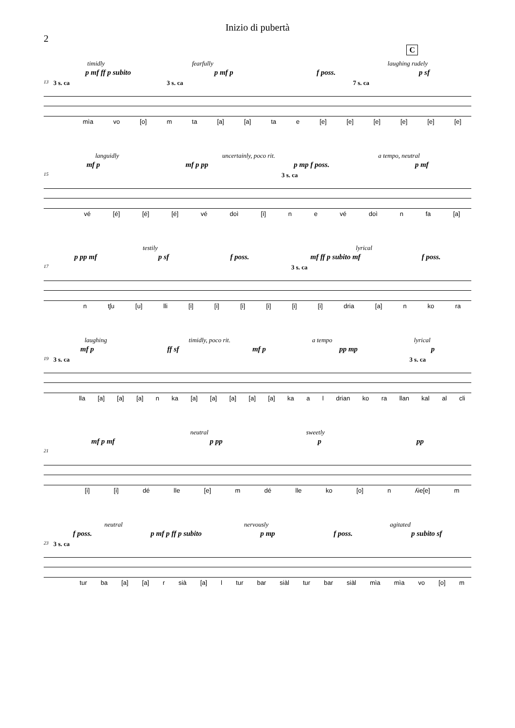Inizio di pubertà
2
C
timidly fearfully laughing rudely
p mf ff p subito p mf p f poss. p sf
13 3 s. ca 3 s. ca 7 s. ca
mìa vo [o] m ta [a] [a] ta e [e] [e] [e] [e] [e] [e]
languidly uncertainly, poco rit. a tempo, neutral
mf p mf p pp p mp f poss. p mf
15 3 s. ca
vé [é] [é] [é] vé doì [ì] n e vé doì n fa [a]
testily lyrical
p pp mf p sf f poss. mf ff p subito mf f poss.
17 3 s. ca
n tʃu [u] lli [i] [i] [i] [i] [i] [i] dria [a] n ko ra
laughing timidly, poco rit. a tempo lyrical
mf p ff sf mf p pp mp p
19 3 s. ca 3 s. ca
lla [a] [a] [a] n ka [a] [a] [a] [a] [a] ka a l drian ko ra llan kal al cli
neutral sweetly
mf p mf p pp p pp
21
[i] [i] dé lle [e] m dé lle ko [o] n ʎie[e] m
neutral nervously agitated
f poss. p mf p ff p subito p mp f poss. p subito sf
23 3 s. ca
tur ba [a] [a] r sià [a] l tur bar siàl tur bar siàl mìa mìa vo [o] m